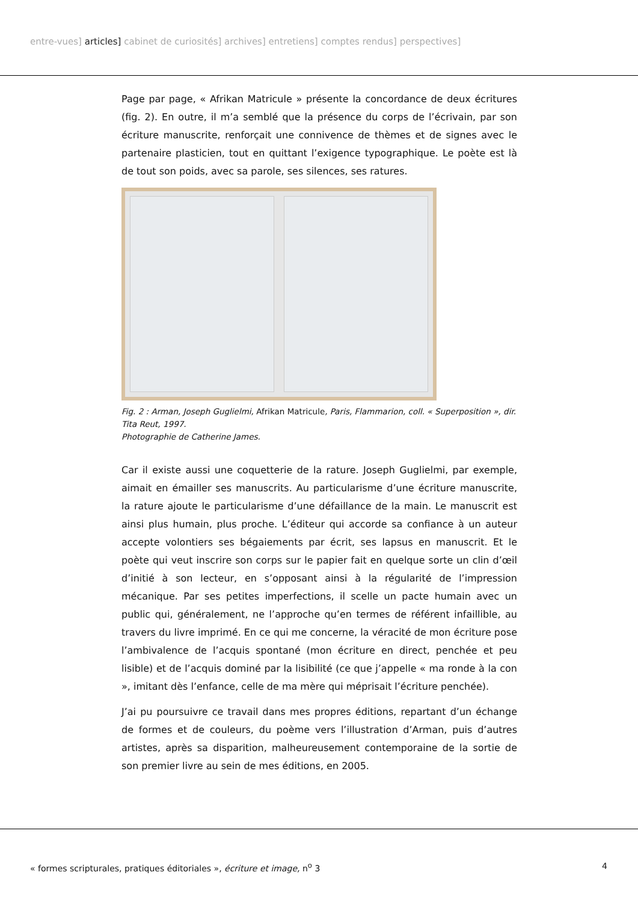entre-vues] articles] cabinet de curiosités] archives] entretiens] comptes rendus] perspectives]
Page par page, « Afrikan Matricule » présente la concordance de deux écritures (fig. 2). En outre, il m’a semblé que la présence du corps de l’écrivain, par son écriture manuscrite, renforçait une connivence de thèmes et de signes avec le partenaire plasticien, tout en quittant l’exigence typographique. Le poète est là de tout son poids, avec sa parole, ses silences, ses ratures.
Fig. 2 : Arman, Joseph Guglielmi, Afrikan Matricule, Paris, Flammarion, coll. « Superposition », dir. Tita Reut, 1997.
Photographie de Catherine James.
Car il existe aussi une coquetterie de la rature. Joseph Guglielmi, par exemple, aimait en émailler ses manuscrits. Au particularisme d’une écriture manuscrite, la rature ajoute le particularisme d’une défaillance de la main. Le manuscrit est ainsi plus humain, plus proche. L’éditeur qui accorde sa confiance à un auteur accepte volontiers ses bégaiements par écrit, ses lapsus en manuscrit. Et le poète qui veut inscrire son corps sur le papier fait en quelque sorte un clin d’œil d’initié à son lecteur, en s’opposant ainsi à la régularité de l’impression mécanique. Par ses petites imperfections, il scelle un pacte humain avec un public qui, généralement, ne l’approche qu’en termes de référent infaillible, au travers du livre imprimé. En ce qui me concerne, la véracité de mon écriture pose l’ambivalence de l’acquis spontané (mon écriture en direct, penchée et peu lisible) et de l’acquis dominé par la lisibilité (ce que j’appelle « ma ronde à la con », imitant dès l’enfance, celle de ma mère qui méprisait l’écriture penchée).
J’ai pu poursuivre ce travail dans mes propres éditions, repartant d’un échange de formes et de couleurs, du poème vers l’illustration d’Arman, puis d’autres artistes, après sa disparition, malheureusement contemporaine de la sortie de son premier livre au sein de mes éditions, en 2005.
« formes scripturales, pratiques éditoriales », écriture et image, n<sup>o</sup> 3 4